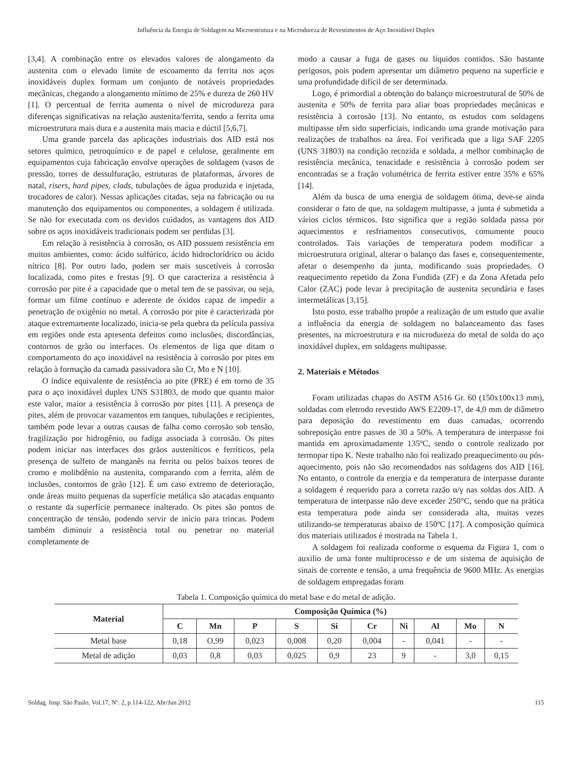Influência da Energia de Soldagem na Microestrutura e na Microdureza de Revestimentos de Aço Inoxidável Duplex
[3,4]. A combinação entre os elevados valores de alongamento da austenita com o elevado limite de escoamento da ferrita nos aços inoxidáveis duplex formam um conjunto de notáveis propriedades mecânicas, chegando a alongamento mínimo de 25% e dureza de 260 HV [1]. O percentual de ferrita aumenta o nível de microdureza para diferenças significativas na relação austenita/ferrita, sendo a ferrita uma microestrutura mais dura e a austenita mais macia e dúctil [5,6,7].
Uma grande parcela das aplicações industriais dos AID está nos setores químico, petroquímico e de papel e celulose, geralmente em equipamentos cuja fabricação envolve operações de soldagem (vasos de pressão, torres de dessulfuração, estruturas de plataformas, árvores de natal, risers, hard pipes, clads, tubulações de água produzida e injetada, trocadores de calor). Nessas aplicações citadas, seja na fabricação ou na manutenção dos equipamentos ou componentes, a soldagem é utilizada. Se não for executada com os devidos cuidados, as vantagens dos AID sobre os aços inoxidáveis tradicionais podem ser perdidas [3].
Em relação à resistência à corrosão, os AID possuem resistência em muitos ambientes, como: ácido sulfúrico, ácido hidroclorídrico ou ácido nítrico [8]. Por outro lado, podem ser mais suscetíveis à corrosão localizada, como pites e frestas [9]. O que caracteriza a resistência à corrosão por pite é a capacidade que o metal tem de se passivar, ou seja, formar um filme contínuo e aderente de óxidos capaz de impedir a penetração de oxigênio no metal. A corrosão por pite é caracterizada por ataque extremamente localizado, inicia-se pela quebra da película passiva em regiões onde esta apresenta defeitos como inclusões, discordâncias, contornos de grão ou interfaces. Os elementos de liga que ditam o comportamento do aço inoxidável na resistência à corrosão por pites em relação à formação da camada passivadora são Cr, Mo e N [10].
O índice equivalente de resistência ao pite (PRE) é em torno de 35 para o aço inoxidável duplex UNS S31803, de modo que quanto maior este valor, maior a resistência à corrosão por pites [11]. A presença de pites, além de provocar vazamentos em tanques, tubulações e recipientes, também pode levar a outras causas de falha como corrosão sob tensão, fragilização por hidrogênio, ou fadiga associada à corrosão. Os pites podem iniciar nas interfaces dos grãos austeníticos e ferríticos, pela presença de sulfeto de manganês na ferrita ou pelos baixos teores de cromo e molibdênio na austenita, comparando com a ferrita, além de inclusões, contornos de grão [12]. É um caso extremo de deterioração, onde áreas muito pequenas da superfície metálica são atacadas enquanto o restante da superfície permanece inalterado. Os pites são pontos de concentração de tensão, podendo servir de início para trincas. Podem também diminuir a resistência total ou penetrar no material completamente de
modo a causar a fuga de gases ou líquidos contidos. São bastante perigosos, pois podem apresentar um diâmetro pequeno na superfície e uma profundidade difícil de ser determinada.
Logo, é primordial a obtenção do balanço microestrutural de 50% de austenita e 50% de ferrita para aliar boas propriedades mecânicas e resistência à corrosão [13]. No entanto, os estudos com soldagens multipasse têm sido superficiais, indicando uma grande motivação para realizações de trabalhos na área. Foi verificada que a liga SAF 2205 (UNS 31803) na condição recozida e soldada, a melhor combinação de resistência mecânica, tenacidade e resistência à corrosão podem ser encontradas se a fração volumétrica de ferrita estiver entre 35% e 65% [14].
Além da busca de uma energia de soldagem ótima, deve-se ainda considerar o fato de que, na soldagem multipasse, a junta é submetida a vários ciclos térmicos. Isto significa que a região soldada passa por aquecimentos e resfriamentos consecutivos, comumente pouco controlados. Tais variações de temperatura podem modificar a microestrutura original, alterar o balanço das fases e, consequentemente, afetar o desempenho da junta, modificando suas propriedades. O reaquecimento repetido da Zona Fundida (ZF) e da Zona Afetada pelo Calor (ZAC) pode levar à precipitação de austenita secundária e fases intermetálicas [3,15].
Isto posto, esse trabalho propõe a realização de um estudo que avalie a influência da energia de soldagem no balanceamento das fases presentes, na microestrutura e na microdureza do metal de solda do aço inoxidável duplex, em soldagens multipasse.
2. Materiais e Métodos
Foram utilizadas chapas do ASTM A516 Gr. 60 (150x100x13 mm), soldadas com eletrodo revestido AWS E2209-17, de 4,0 mm de diâmetro para deposição do revestimento em duas camadas, ocorrendo sobreposição entre passes de 30 a 50%. A temperatura de interpasse foi mantida em aproximadamente 135ºC, sendo o controle realizado por termopar tipo K. Neste trabalho não foi realizado preaquecimento ou pós-aquecimento, pois não são recomendados nas soldagens dos AID [16]. No entanto, o controle da energia e da temperatura de interpasse durante a soldagem é requerido para a correta razão α/γ nas soldas dos AID. A temperatura de interpasse não deve exceder 250°C, sendo que na prática esta temperatura pode ainda ser considerada alta, muitas vezes utilizando-se temperaturas abaixo de 150ºC [17]. A composição química dos materiais utilizados é mostrada na Tabela 1.
A soldagem foi realizada conforme o esquema da Figura 1, com o auxilio de uma fonte multiprocesso e de um sistema de aquisição de sinais de corrente e tensão, a uma frequência de 9600 MHz. As energias de soldagem empregadas foram
Tabela 1. Composição química do metal base e do metal de adição.
| Material | Composição Química (%) | | | | | | | | | |
| --- | --- | --- | --- | --- | --- | --- | --- | --- | --- | --- |
| | C | Mn | P | S | Si | Cr | Ni | Al | Mo | N |
| Metal base | 0,18 | O,99 | 0,023 | 0,008 | 0,20 | 0,004 | - | 0,041 | - | - |
| Metal de adição | 0,03 | 0,8 | 0,03 | 0,025 | 0,9 | 23 | 9 | - | 3,0 | 0,15 |
Soldag. Insp. São Paulo, Vol.17, Nº. 2, p.114-122, Abr/Jun 2012 115